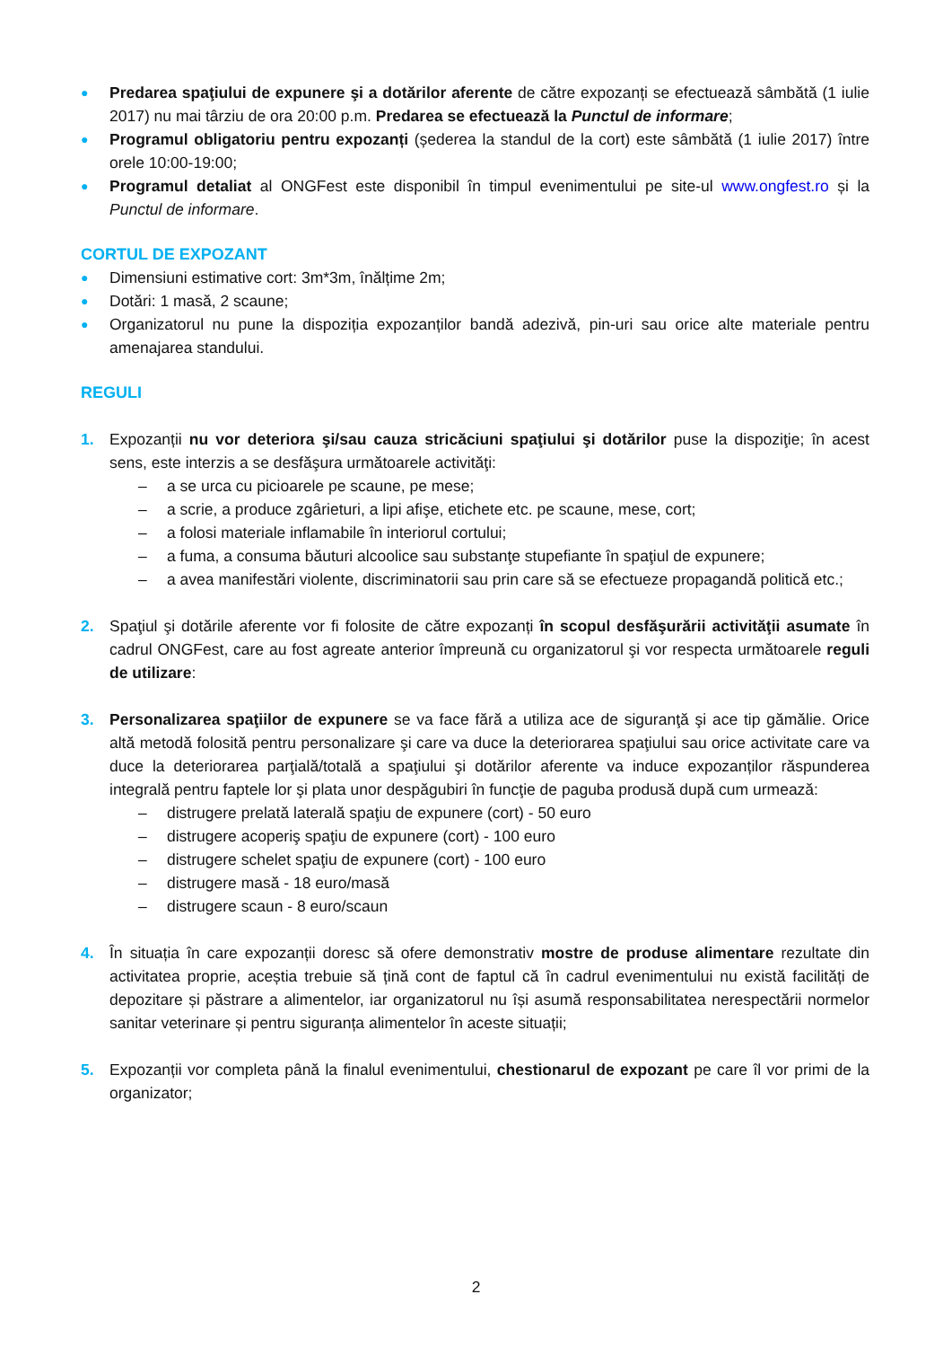● Predarea spaţiului de expunere şi a dotărilor aferente de către expozanți se efectuează sâmbătă (1 iulie 2017) nu mai târziu de ora 20:00 p.m. Predarea se efectuează la Punctul de informare;
● Programul obligatoriu pentru expozanți (șederea la standul de la cort) este sâmbătă (1 iulie 2017) între orele 10:00-19:00;
● Programul detaliat al ONGFest este disponibil în timpul evenimentului pe site-ul www.ongfest.ro și la Punctul de informare.
CORTUL DE EXPOZANT
● Dimensiuni estimative cort: 3m*3m, înălțime 2m;
● Dotări: 1 masă, 2 scaune;
● Organizatorul nu pune la dispoziția expozanților bandă adezivă, pin-uri sau orice alte materiale pentru amenajarea standului.
REGULI
1. Expozanții nu vor deteriora şi/sau cauza stricăciuni spaţiului şi dotărilor puse la dispoziţie; în acest sens, este interzis a se desfăşura următoarele activităţi:
– a se urca cu picioarele pe scaune, pe mese;
– a scrie, a produce zgârieturi, a lipi afişe, etichete etc. pe scaune, mese, cort;
– a folosi materiale inflamabile în interiorul cortului;
– a fuma, a consuma băuturi alcoolice sau substanţe stupefiante în spaţiul de expunere;
– a avea manifestări violente, discriminatorii sau prin care să se efectueze propagandă politică etc.;
2. Spaţiul şi dotările aferente vor fi folosite de către expozanți în scopul desfăşurării activităţii asumate în cadrul ONGFest, care au fost agreate anterior împreună cu organizatorul şi vor respecta următoarele reguli de utilizare:
3. Personalizarea spaţiilor de expunere se va face fără a utiliza ace de siguranţă şi ace tip gămălie. Orice altă metodă folosită pentru personalizare şi care va duce la deteriorarea spaţiului sau orice activitate care va duce la deteriorarea parţială/totală a spaţiului şi dotărilor aferente va induce expozanților răspunderea integrală pentru faptele lor şi plata unor despăgubiri în funcţie de paguba produsă după cum urmează:
– distrugere prelată laterală spaţiu de expunere (cort) - 50 euro
– distrugere acoperiş spaţiu de expunere (cort) - 100 euro
– distrugere schelet spaţiu de expunere (cort) - 100 euro
– distrugere masă - 18 euro/masă
– distrugere scaun - 8 euro/scaun
4. În situația în care expozanții doresc să ofere demonstrativ mostre de produse alimentare rezultate din activitatea proprie, aceștia trebuie să țină cont de faptul că în cadrul evenimentului nu există facilități de depozitare și păstrare a alimentelor, iar organizatorul nu își asumă responsabilitatea nerespectării normelor sanitar veterinare și pentru siguranța alimentelor în aceste situații;
5. Expozanții vor completa până la finalul evenimentului, chestionarul de expozant pe care îl vor primi de la organizator;
2